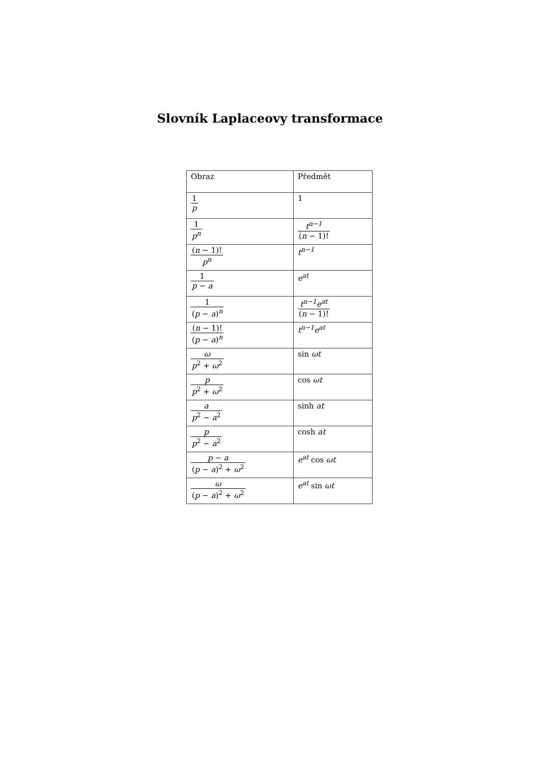Slovník Laplaceovy transformace
| Obraz | Předmět |
| --- | --- |
| 1 p | 1 |
| 1 p<sup>n</sup> | t<sup>n−1</sup> ( n − 1)! |
| ( n − 1)! p<sup>n</sup> | t<sup>n−1</sup> |
| 1 p − a | e<sup>at</sup> |
| 1 ( p − a )<sup>n</sup> | t<sup>n−1</sup>e<sup>at</sup> ( n − 1)! |
| ( n − 1)! ( p − a )<sup>n</sup> | t<sup>n−1</sup>e<sup>at</sup> |
| ω p<sup>2</sup> + ω<sup>2</sup> | sin ωt |
| p p<sup>2</sup> + ω<sup>2</sup> | cos ωt |
| a p<sup>2</sup> − a<sup>2</sup> | sinh at |
| p p<sup>2</sup> − a<sup>2</sup> | cosh at |
| p − a ( p − a )<sup>2</sup> + ω<sup>2</sup> | e<sup>at</sup> cos ωt |
| ω ( p − a )<sup>2</sup> + ω<sup>2</sup> | e<sup>at</sup> sin ωt |